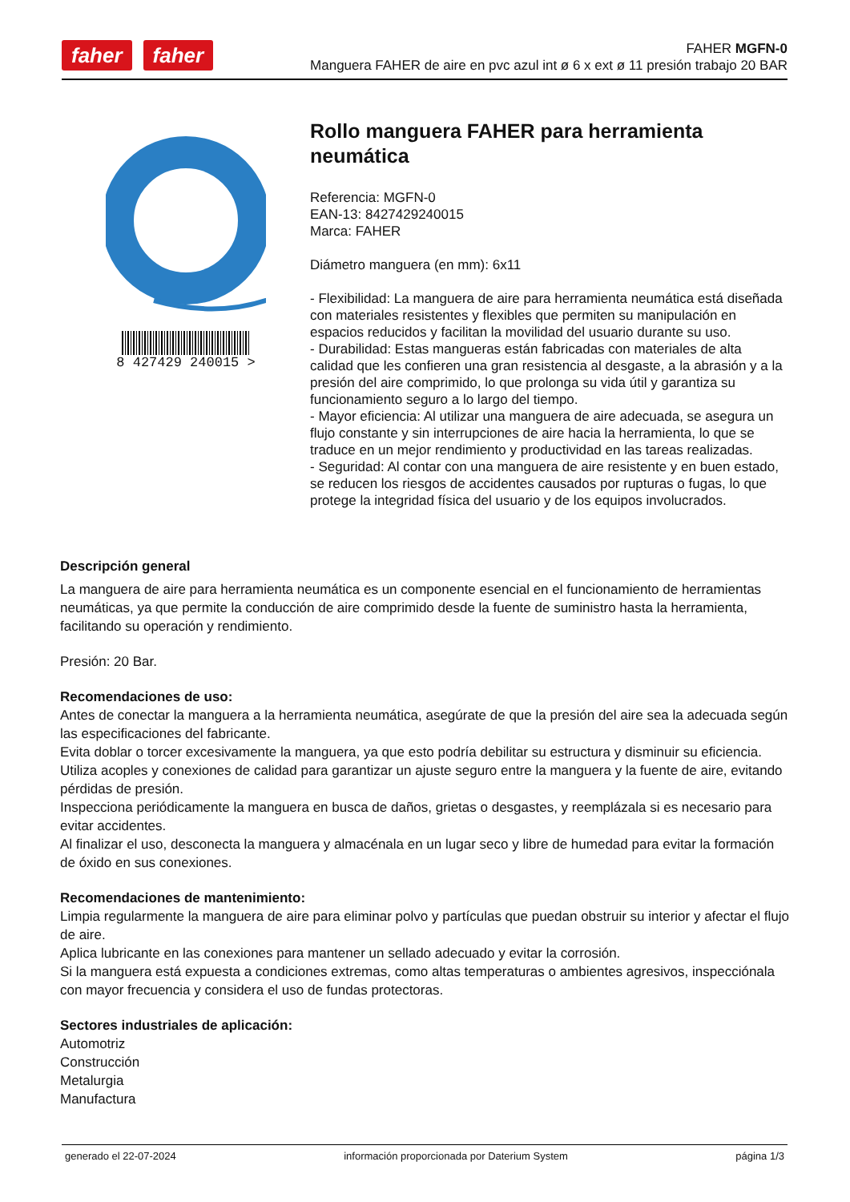faher faher
FAHER MGFN-0
Manguera FAHER de aire en pvc azul int ø 6 x ext ø 11 presión trabajo 20 BAR
8 427429 240015 >
Rollo manguera FAHER para herramienta neumática
Referencia: MGFN-0
EAN-13: 8427429240015
Marca: FAHER
Diámetro manguera (en mm): 6x11
- Flexibilidad: La manguera de aire para herramienta neumática está diseñada con materiales resistentes y flexibles que permiten su manipulación en espacios reducidos y facilitan la movilidad del usuario durante su uso.
- Durabilidad: Estas mangueras están fabricadas con materiales de alta calidad que les confieren una gran resistencia al desgaste, a la abrasión y a la presión del aire comprimido, lo que prolonga su vida útil y garantiza su funcionamiento seguro a lo largo del tiempo.
- Mayor eficiencia: Al utilizar una manguera de aire adecuada, se asegura un flujo constante y sin interrupciones de aire hacia la herramienta, lo que se traduce en un mejor rendimiento y productividad en las tareas realizadas.
- Seguridad: Al contar con una manguera de aire resistente y en buen estado, se reducen los riesgos de accidentes causados por rupturas o fugas, lo que protege la integridad física del usuario y de los equipos involucrados.
Descripción general
La manguera de aire para herramienta neumática es un componente esencial en el funcionamiento de herramientas neumáticas, ya que permite la conducción de aire comprimido desde la fuente de suministro hasta la herramienta, facilitando su operación y rendimiento.
Presión: 20 Bar.
Recomendaciones de uso:
Antes de conectar la manguera a la herramienta neumática, asegúrate de que la presión del aire sea la adecuada según las especificaciones del fabricante.
Evita doblar o torcer excesivamente la manguera, ya que esto podría debilitar su estructura y disminuir su eficiencia.
Utiliza acoples y conexiones de calidad para garantizar un ajuste seguro entre la manguera y la fuente de aire, evitando pérdidas de presión.
Inspecciona periódicamente la manguera en busca de daños, grietas o desgastes, y reemplázala si es necesario para evitar accidentes.
Al finalizar el uso, desconecta la manguera y almacénala en un lugar seco y libre de humedad para evitar la formación de óxido en sus conexiones.
Recomendaciones de mantenimiento:
Limpia regularmente la manguera de aire para eliminar polvo y partículas que puedan obstruir su interior y afectar el flujo de aire.
Aplica lubricante en las conexiones para mantener un sellado adecuado y evitar la corrosión.
Si la manguera está expuesta a condiciones extremas, como altas temperaturas o ambientes agresivos, inspecciónala con mayor frecuencia y considera el uso de fundas protectoras.
Sectores industriales de aplicación:
Automotriz
Construcción
Metalurgia
Manufactura
generado el 22-07-2024 información proporcionada por Daterium System página 1/3